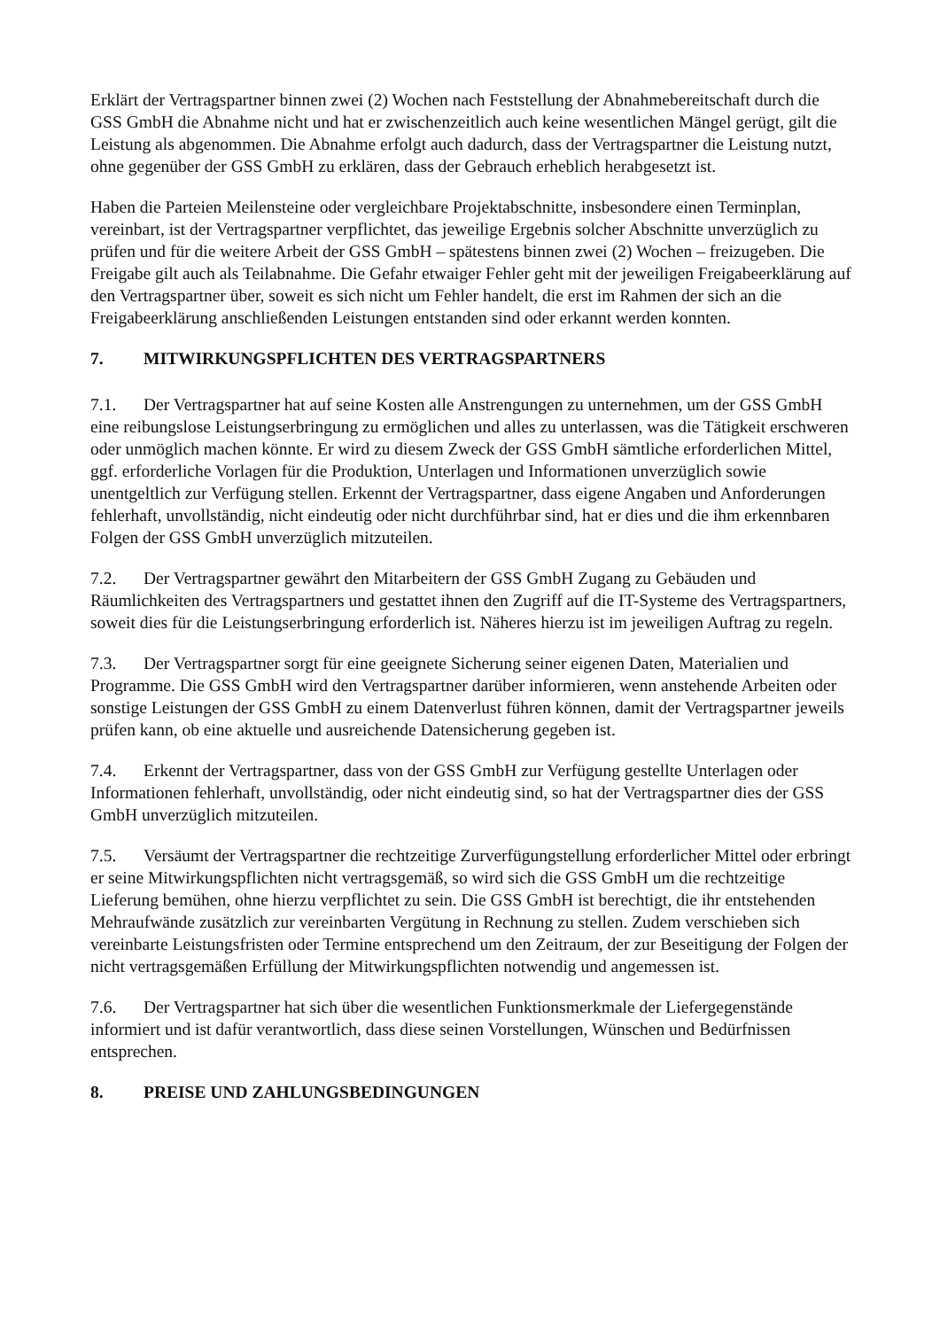Erklärt der Vertragspartner binnen zwei (2) Wochen nach Feststellung der Abnahmebereitschaft durch die GSS GmbH die Abnahme nicht und hat er zwischenzeitlich auch keine wesentlichen Mängel gerügt, gilt die Leistung als abgenommen. Die Abnahme erfolgt auch dadurch, dass der Vertragspartner die Leistung nutzt, ohne gegenüber der GSS GmbH zu erklären, dass der Gebrauch erheblich herabgesetzt ist.
Haben die Parteien Meilensteine oder vergleichbare Projektabschnitte, insbesondere einen Terminplan, vereinbart, ist der Vertragspartner verpflichtet, das jeweilige Ergebnis solcher Abschnitte unverzüglich zu prüfen und für die weitere Arbeit der GSS GmbH – spätestens binnen zwei (2) Wochen – freizugeben. Die Freigabe gilt auch als Teilabnahme. Die Gefahr etwaiger Fehler geht mit der jeweiligen Freigabeerklärung auf den Vertragspartner über, soweit es sich nicht um Fehler handelt, die erst im Rahmen der sich an die Freigabeerklärung anschließenden Leistungen entstanden sind oder erkannt werden konnten.
7. MITWIRKUNGSPFLICHTEN DES VERTRAGSPARTNERS
7.1. Der Vertragspartner hat auf seine Kosten alle Anstrengungen zu unternehmen, um der GSS GmbH eine reibungslose Leistungserbringung zu ermöglichen und alles zu unterlassen, was die Tätigkeit erschweren oder unmöglich machen könnte. Er wird zu diesem Zweck der GSS GmbH sämtliche erforderlichen Mittel, ggf. erforderliche Vorlagen für die Produktion, Unterlagen und Informationen unverzüglich sowie unentgeltlich zur Verfügung stellen. Erkennt der Vertragspartner, dass eigene Angaben und Anforderungen fehlerhaft, unvollständig, nicht eindeutig oder nicht durchführbar sind, hat er dies und die ihm erkennbaren Folgen der GSS GmbH unverzüglich mitzuteilen.
7.2. Der Vertragspartner gewährt den Mitarbeitern der GSS GmbH Zugang zu Gebäuden und Räumlichkeiten des Vertragspartners und gestattet ihnen den Zugriff auf die IT-Systeme des Vertragspartners, soweit dies für die Leistungserbringung erforderlich ist. Näheres hierzu ist im jeweiligen Auftrag zu regeln.
7.3. Der Vertragspartner sorgt für eine geeignete Sicherung seiner eigenen Daten, Materialien und Programme. Die GSS GmbH wird den Vertragspartner darüber informieren, wenn anstehende Arbeiten oder sonstige Leistungen der GSS GmbH zu einem Datenverlust führen können, damit der Vertragspartner jeweils prüfen kann, ob eine aktuelle und ausreichende Datensicherung gegeben ist.
7.4. Erkennt der Vertragspartner, dass von der GSS GmbH zur Verfügung gestellte Unterlagen oder Informationen fehlerhaft, unvollständig, oder nicht eindeutig sind, so hat der Vertragspartner dies der GSS GmbH unverzüglich mitzuteilen.
7.5. Versäumt der Vertragspartner die rechtzeitige Zurverfügungstellung erforderlicher Mittel oder erbringt er seine Mitwirkungspflichten nicht vertragsgemäß, so wird sich die GSS GmbH um die rechtzeitige Lieferung bemühen, ohne hierzu verpflichtet zu sein. Die GSS GmbH ist berechtigt, die ihr entstehenden Mehraufwände zusätzlich zur vereinbarten Vergütung in Rechnung zu stellen. Zudem verschieben sich vereinbarte Leistungsfristen oder Termine entsprechend um den Zeitraum, der zur Beseitigung der Folgen der nicht vertragsgemäßen Erfüllung der Mitwirkungspflichten notwendig und angemessen ist.
7.6. Der Vertragspartner hat sich über die wesentlichen Funktionsmerkmale der Liefergegenstände informiert und ist dafür verantwortlich, dass diese seinen Vorstellungen, Wünschen und Bedürfnissen entsprechen.
8. PREISE UND ZAHLUNGSBEDINGUNGEN